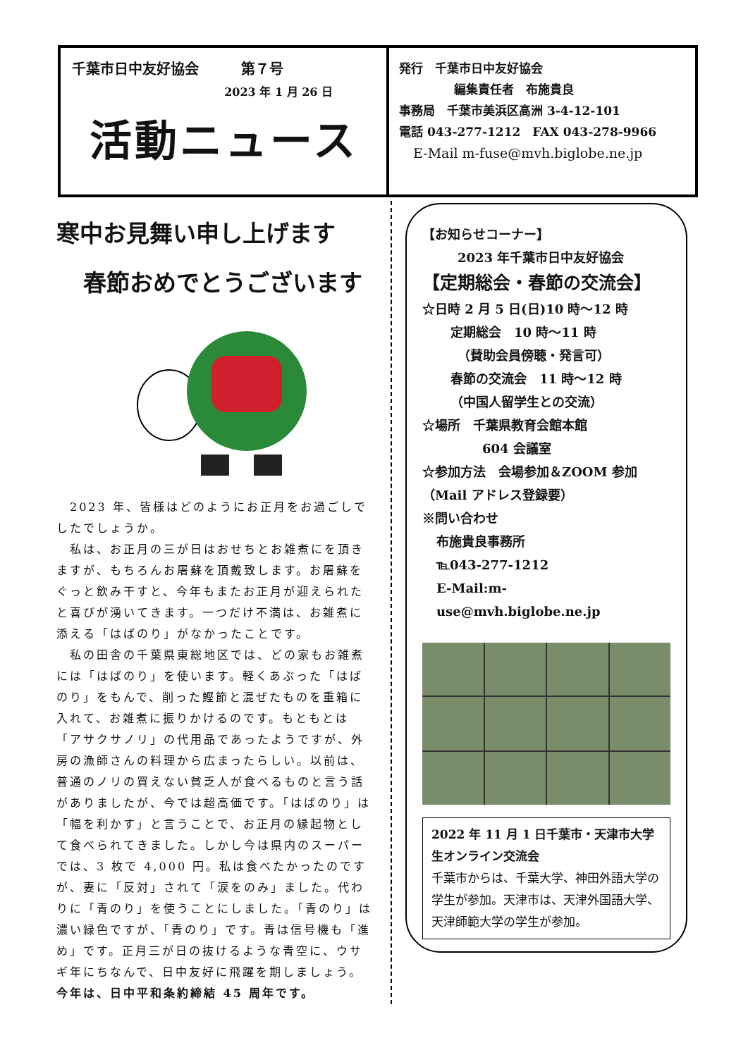千葉市日中友好協会　　　第７号
2023 年 1 月 26 日
活動ニュース
発行　千葉市日中友好協会
編集責任者　布施貴良
事務局　千葉市美浜区高洲 3-4-12-101
電話 043-277-1212　FAX 043-278-9966
E-Mail m-fuse@mvh.biglobe.ne.jp
寒中お見舞い申し上げます
春節おめでとうございます
　2023 年、皆様はどのようにお正月をお過ごしでしたでしょうか。
　私は、お正月の三が日はおせちとお雑煮にを頂きますが、もちろんお屠蘇を頂戴致します。お屠蘇をぐっと飲み干すと、今年もまたお正月が迎えられたと喜びが湧いてきます。一つだけ不満は、お雑煮に添える「はばのり」がなかったことです。
　私の田舎の千葉県東総地区では、どの家もお雑煮には「はばのり」を使います。軽くあぶった「はばのり」をもんで、削った鰹節と混ぜたものを重箱に入れて、お雑煮に振りかけるのです。もともとは「アサクサノリ」の代用品であったようですが、外房の漁師さんの料理から広まったらしい。以前は、普通のノリの買えない貧乏人が食べるものと言う話がありましたが、今では超高価です。「はばのり」は「幅を利かす」と言うことで、お正月の縁起物として食べられてきました。しかし今は県内のスーパーでは、3 枚で 4,000 円。私は食べたかったのですが、妻に「反対」されて「涙をのみ」ました。代わりに「青のり」を使うことにしました。「青のり」は濃い緑色ですが、「青のり」です。青は信号機も「進め」です。正月三が日の抜けるような青空に、ウサギ年にちなんで、日中友好に飛躍を期しましょう。今年は、日中平和条約締結 45 周年です。
【お知らせコーナー】
2023 年千葉市日中友好協会
【定期総会・春節の交流会】
☆日時 2 月 5 日(日)10 時～12 時
定期総会　10 時～11 時
（賛助会員傍聴・発言可）
春節の交流会　11 時～12 時
（中国人留学生との交流）
☆場所　千葉県教育会館本館
604 会議室
☆参加方法　会場参加＆ZOOM 参加
（Mail アドレス登録要）
※問い合わせ
布施貴良事務所
℡043-277-1212
E-Mail:m-use@mvh.biglobe.ne.jp
2022 年 11 月 1 日千葉市・天津市大学生オンライン交流会
千葉市からは、千葉大学、神田外語大学の学生が参加。天津市は、天津外国語大学、天津師範大学の学生が参加。